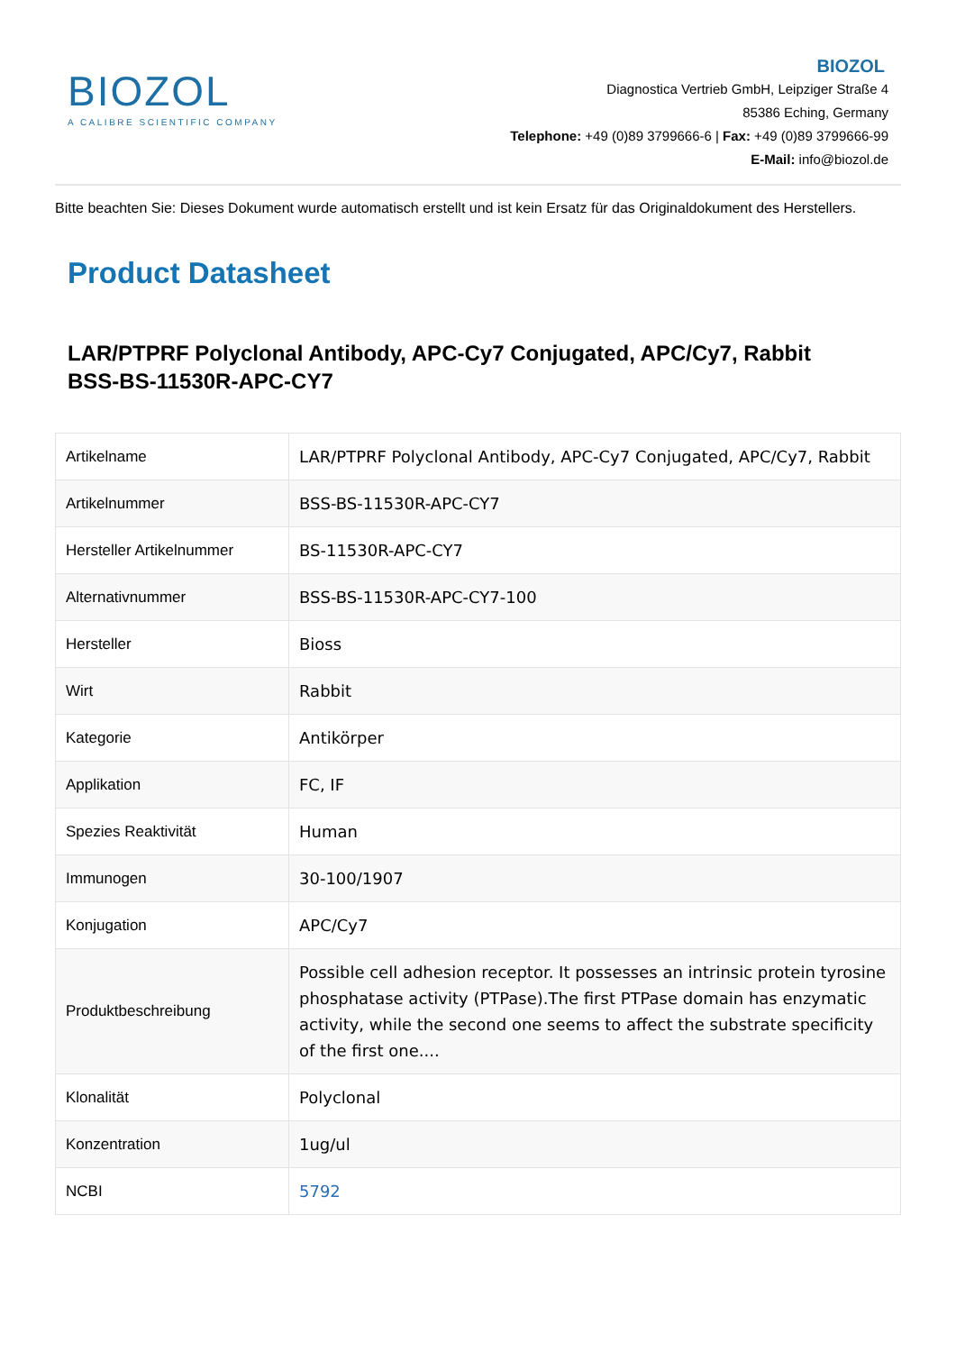BIOZOL
A CALIBRE SCIENTIFIC COMPANY
BIOZOL
Diagnostica Vertrieb GmbH, Leipziger Straße 4
85386 Eching, Germany
Telephone: +49 (0)89 3799666-6 | Fax: +49 (0)89 3799666-99
E-Mail: info@biozol.de
Bitte beachten Sie: Dieses Dokument wurde automatisch erstellt und ist kein Ersatz für das Originaldokument des Herstellers.
Product Datasheet
LAR/PTPRF Polyclonal Antibody, APC-Cy7 Conjugated, APC/Cy7, Rabbit
BSS-BS-11530R-APC-CY7
| Artikelname | LAR/PTPRF Polyclonal Antibody, APC-Cy7 Conjugated, APC/Cy7, Rabbit |
| Artikelnummer | BSS-BS-11530R-APC-CY7 |
| Hersteller Artikelnummer | BS-11530R-APC-CY7 |
| Alternativnummer | BSS-BS-11530R-APC-CY7-100 |
| Hersteller | Bioss |
| Wirt | Rabbit |
| Kategorie | Antikörper |
| Applikation | FC, IF |
| Spezies Reaktivität | Human |
| Immunogen | 30-100/1907 |
| Konjugation | APC/Cy7 |
| Produktbeschreibung | Possible cell adhesion receptor. It possesses an intrinsic protein tyrosine phosphatase activity (PTPase).The first PTPase domain has enzymatic activity, while the second one seems to affect the substrate specificity of the first one.... |
| Klonalität | Polyclonal |
| Konzentration | 1ug/ul |
| NCBI | 5792 |